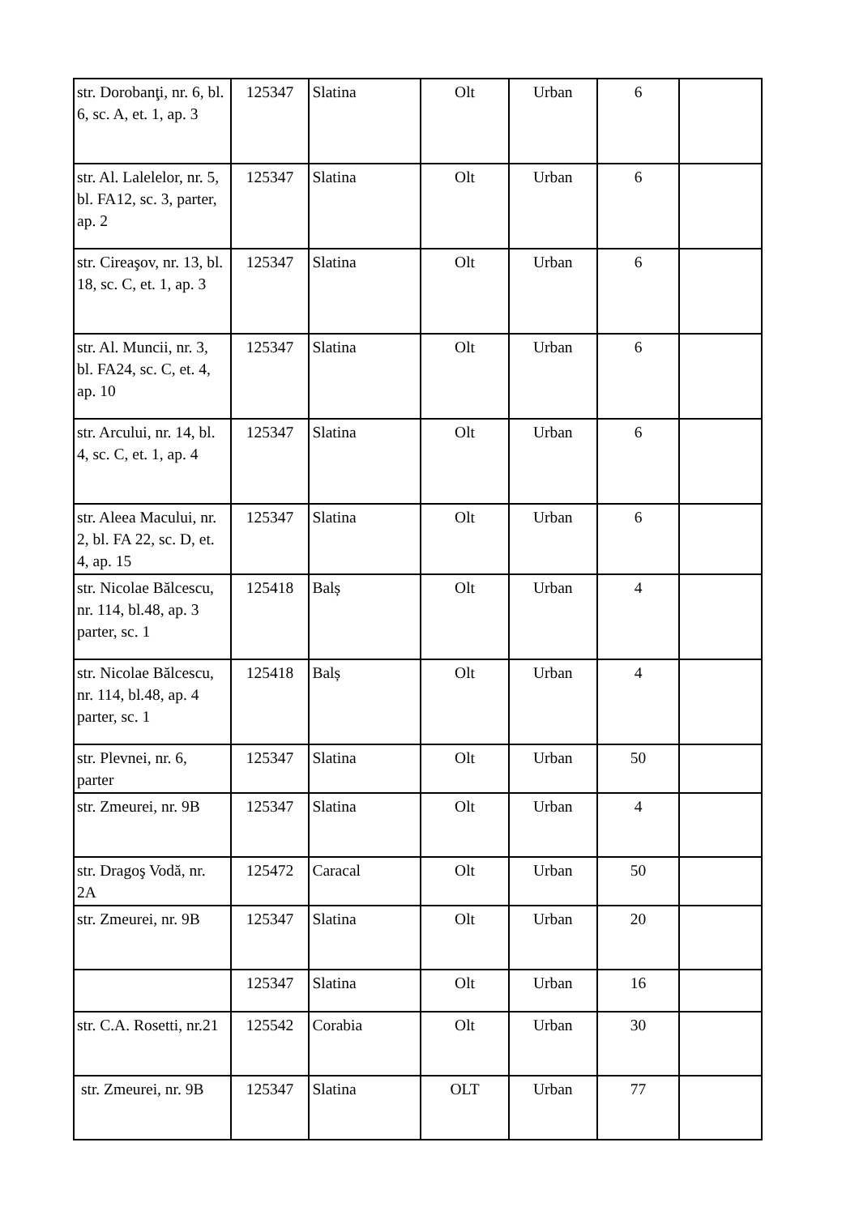| str. Dorobanţi, nr. 6, bl. 6, sc. A, et. 1, ap. 3 | 125347 | Slatina | Olt | Urban | 6 | |
| str. Al. Lalelelor, nr. 5, bl. FA12, sc. 3, parter, ap. 2 | 125347 | Slatina | Olt | Urban | 6 | |
| str. Cireaşov, nr. 13, bl. 18, sc. C, et. 1, ap. 3 | 125347 | Slatina | Olt | Urban | 6 | |
| str. Al. Muncii, nr. 3, bl. FA24, sc. C, et. 4, ap. 10 | 125347 | Slatina | Olt | Urban | 6 | |
| str. Arcului, nr. 14, bl. 4, sc. C, et. 1, ap. 4 | 125347 | Slatina | Olt | Urban | 6 | |
| str. Aleea Macului, nr. 2, bl. FA 22, sc. D, et. 4, ap. 15 | 125347 | Slatina | Olt | Urban | 6 | |
| str. Nicolae Bălcescu, nr. 114, bl.48, ap. 3 parter, sc. 1 | 125418 | Balș | Olt | Urban | 4 | |
| str. Nicolae Bălcescu, nr. 114, bl.48, ap. 4 parter, sc. 1 | 125418 | Balș | Olt | Urban | 4 | |
| str. Plevnei, nr. 6, parter | 125347 | Slatina | Olt | Urban | 50 | |
| str. Zmeurei, nr. 9B | 125347 | Slatina | Olt | Urban | 4 | |
| str. Dragoş Vodă, nr. 2A | 125472 | Caracal | Olt | Urban | 50 | |
| str. Zmeurei, nr. 9B | 125347 | Slatina | Olt | Urban | 20 | |
| | 125347 | Slatina | Olt | Urban | 16 | |
| str. C.A. Rosetti, nr.21 | 125542 | Corabia | Olt | Urban | 30 | |
| str. Zmeurei, nr. 9B | 125347 | Slatina | OLT | Urban | 77 | |